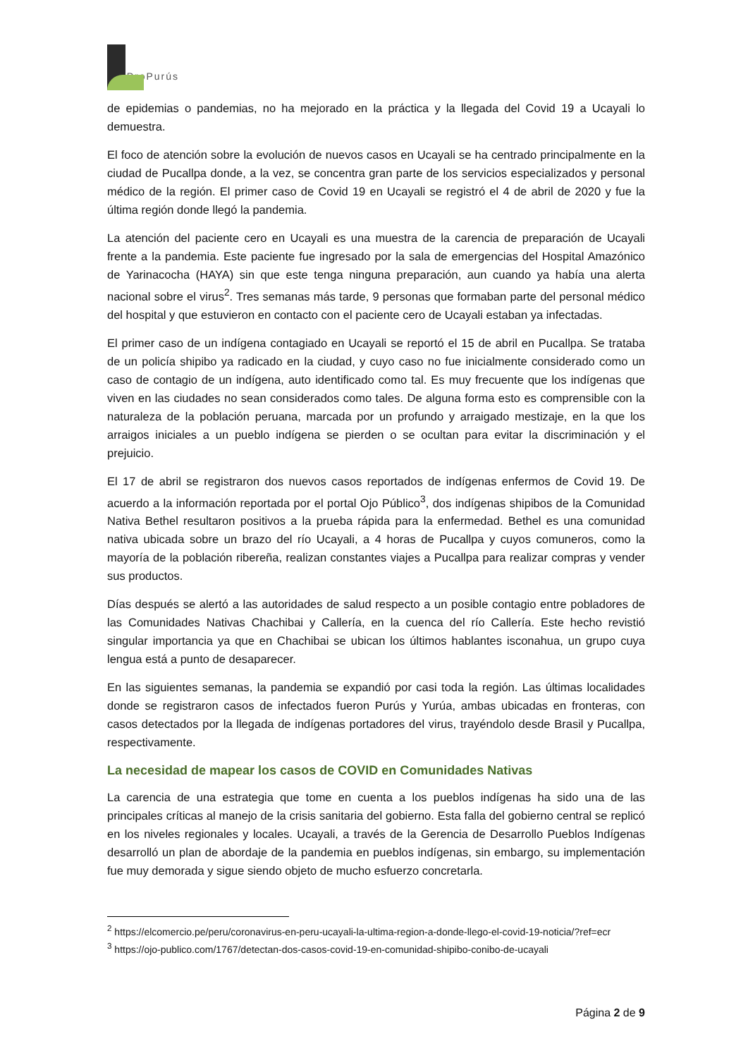ProPurús
de epidemias o pandemias, no ha mejorado en la práctica y la llegada del Covid 19 a Ucayali lo demuestra.
El foco de atención sobre la evolución de nuevos casos en Ucayali se ha centrado principalmente en la ciudad de Pucallpa donde, a la vez, se concentra gran parte de los servicios especializados y personal médico de la región. El primer caso de Covid 19 en Ucayali se registró el 4 de abril de 2020 y fue la última región donde llegó la pandemia.
La atención del paciente cero en Ucayali es una muestra de la carencia de preparación de Ucayali frente a la pandemia. Este paciente fue ingresado por la sala de emergencias del Hospital Amazónico de Yarinacocha (HAYA) sin que este tenga ninguna preparación, aun cuando ya había una alerta nacional sobre el virus<sup>2</sup>. Tres semanas más tarde, 9 personas que formaban parte del personal médico del hospital y que estuvieron en contacto con el paciente cero de Ucayali estaban ya infectadas.
El primer caso de un indígena contagiado en Ucayali se reportó el 15 de abril en Pucallpa. Se trataba de un policía shipibo ya radicado en la ciudad, y cuyo caso no fue inicialmente considerado como un caso de contagio de un indígena, auto identificado como tal. Es muy frecuente que los indígenas que viven en las ciudades no sean considerados como tales. De alguna forma esto es comprensible con la naturaleza de la población peruana, marcada por un profundo y arraigado mestizaje, en la que los arraigos iniciales a un pueblo indígena se pierden o se ocultan para evitar la discriminación y el prejuicio.
El 17 de abril se registraron dos nuevos casos reportados de indígenas enfermos de Covid 19. De acuerdo a la información reportada por el portal Ojo Público<sup>3</sup>, dos indígenas shipibos de la Comunidad Nativa Bethel resultaron positivos a la prueba rápida para la enfermedad. Bethel es una comunidad nativa ubicada sobre un brazo del río Ucayali, a 4 horas de Pucallpa y cuyos comuneros, como la mayoría de la población ribereña, realizan constantes viajes a Pucallpa para realizar compras y vender sus productos.
Días después se alertó a las autoridades de salud respecto a un posible contagio entre pobladores de las Comunidades Nativas Chachibai y Callería, en la cuenca del río Callería. Este hecho revistió singular importancia ya que en Chachibai se ubican los últimos hablantes isconahua, un grupo cuya lengua está a punto de desaparecer.
En las siguientes semanas, la pandemia se expandió por casi toda la región. Las últimas localidades donde se registraron casos de infectados fueron Purús y Yurúa, ambas ubicadas en fronteras, con casos detectados por la llegada de indígenas portadores del virus, trayéndolo desde Brasil y Pucallpa, respectivamente.
La necesidad de mapear los casos de COVID en Comunidades Nativas
La carencia de una estrategia que tome en cuenta a los pueblos indígenas ha sido una de las principales críticas al manejo de la crisis sanitaria del gobierno. Esta falla del gobierno central se replicó en los niveles regionales y locales. Ucayali, a través de la Gerencia de Desarrollo Pueblos Indígenas desarrolló un plan de abordaje de la pandemia en pueblos indígenas, sin embargo, su implementación fue muy demorada y sigue siendo objeto de mucho esfuerzo concretarla.
<sup>2</sup> https://elcomercio.pe/peru/coronavirus-en-peru-ucayali-la-ultima-region-a-donde-llego-el-covid-19-noticia/?ref=ecr
<sup>3</sup> https://ojo-publico.com/1767/detectan-dos-casos-covid-19-en-comunidad-shipibo-conibo-de-ucayali
Página 2 de 9